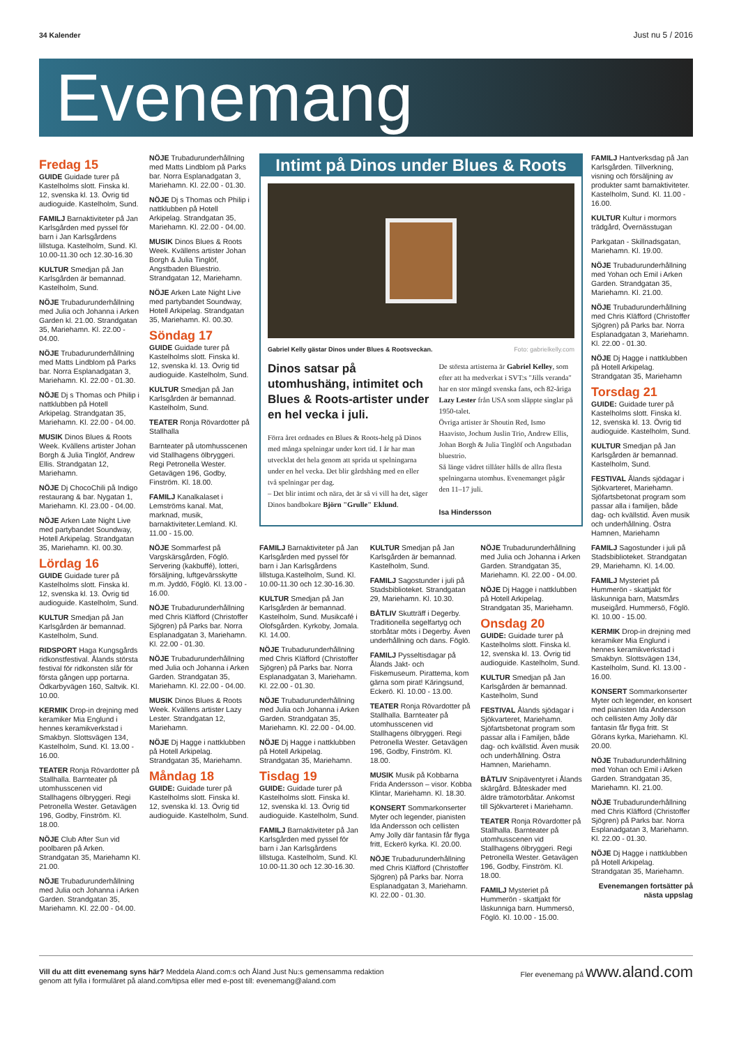34 Kalender Just nu 5 / 2016
Evenemang
Fredag 15
GUIDE Guidade turer på Kastelholms slott. Finska kl. 12, svenska kl. 13. Övrig tid audioguide. Kastelholm, Sund.
FAMILJ Barnaktiviteter på Jan Karlsgården med pyssel för barn i Jan Karlsgårdens lillstuga. Kastelholm, Sund. Kl. 10.00-11.30 och 12.30-16.30
KULTUR Smedjan på Jan Karlsgården är bemannad. Kastelholm, Sund.
NÖJE Trubadurunderhållning med Julia och Johanna i Arken Garden kl. 21.00. Strandgatan 35, Mariehamn. Kl. 22.00 - 04.00.
NÖJE Trubadurunderhållning med Matts Lindblom på Parks bar. Norra Esplanadgatan 3, Mariehamn. Kl. 22.00 - 01.30.
NÖJE Dj s Thomas och Philip i nattklubben på Hotell Arkipelag. Strandgatan 35, Mariehamn. Kl. 22.00 - 04.00.
MUSIK Dinos Blues & Roots Week. Kvällens artister Johan Borgh & Julia Tinglöf, Andrew Ellis. Strandgatan 12, Mariehamn.
NÖJE Dj ChocoChili på Indigo restaurang & bar. Nygatan 1, Mariehamn. Kl. 23.00 - 04.00.
NÖJE Arken Late Night Live med partybandet Soundway, Hotell Arkipelag. Strandgatan 35, Mariehamn. Kl. 00.30.
Lördag 16
GUIDE Guidade turer på Kastelholms slott. Finska kl. 12, svenska kl. 13. Övrig tid audioguide. Kastelholm, Sund.
KULTUR Smedjan på Jan Karlsgården är bemannad. Kastelholm, Sund.
RIDSPORT Haga Kungsgårds ridkonstfestival. Ålands största festival för ridkonsten slår för första gången upp portarna. Ödkarbyvägen 160, Saltvik. Kl. 10.00.
KERMIK Drop-in drejning med keramiker Mia Englund i hennes keramikverkstad i Smakbyn. Slottsvägen 134, Kastelholm, Sund. Kl. 13.00 - 16.00.
TEATER Ronja Rövardotter på Stallhalla. Barnteater på utomhusscenen vid Stallhagens ölbryggeri. Regi Petronella Wester. Getavägen 196, Godby, Finström. Kl. 18.00.
NÖJE Club After Sun vid poolbaren på Arken. Strandgatan 35, Mariehamn Kl. 21.00.
NÖJE Trubadurunderhållning med Julia och Johanna i Arken Garden. Strandgatan 35, Mariehamn. Kl. 22.00 - 04.00.
NÖJE Trubadurunderhållning med Matts Lindblom på Parks bar. Norra Esplanadgatan 3, Mariehamn. Kl. 22.00 - 01.30.
NÖJE Dj s Thomas och Philip i nattklubben på Hotell Arkipelag. Strandgatan 35, Mariehamn. Kl. 22.00 - 04.00.
MUSIK Dinos Blues & Roots Week. Kvällens artister Johan Borgh & Julia Tinglöf, Angstbaden Bluestrio. Strandgatan 12, Mariehamn.
NÖJE Arken Late Night Live med partybandet Soundway, Hotell Arkipelag. Strandgatan 35, Mariehamn. Kl. 00.30.
Söndag 17
GUIDE Guidade turer på Kastelholms slott. Finska kl. 12, svenska kl. 13. Övrig tid audioguide. Kastelholm, Sund.
KULTUR Smedjan på Jan Karlsgården är bemannad. Kastelholm, Sund.
TEATER Ronja Rövardotter på Stallhalla
Barnteater på utomhusscenen vid Stallhagens ölbryggeri. Regi Petronella Wester. Getavägen 196, Godby, Finström. Kl. 18.00.
FAMILJ Kanalkalaset i Lemströms kanal. Mat, marknad, musik, barnaktiviteter.Lemland. Kl. 11.00 - 15.00.
NÖJE Sommarfest på Vargskärsgården, Föglö. Servering (kakbuffé), lotteri, försäljning, luftgevärsskytte m.m. Jyddö, Föglö. Kl. 13.00 - 16.00.
NÖJE Trubadurunderhållning med Chris Kläfford (Christoffer Sjögren) på Parks bar. Norra Esplanadgatan 3, Mariehamn. Kl. 22.00 - 01.30.
NÖJE Trubadurunderhållning med Julia och Johanna i Arken Garden. Strandgatan 35, Mariehamn. Kl. 22.00 - 04.00.
MUSIK Dinos Blues & Roots Week. Kvällens artister Lazy Lester. Strandgatan 12, Mariehamn.
NÖJE Dj Hagge i nattklubben på Hotell Arkipelag. Strandgatan 35, Mariehamn.
Måndag 18
GUIDE: Guidade turer på Kastelholms slott. Finska kl. 12, svenska kl. 13. Övrig tid audioguide. Kastelholm, Sund.
Intimt på Dinos under Blues & Roots
Gabriel Kelly gästar Dinos under Blues & Rootsveckan. Foto: gabrielkelly.com
Dinos satsar på utomhushäng, intimitet och Blues & Roots-artister under en hel vecka i juli.
Förra året ordnades en Blues & Roots-helg på Dinos med många spelningar under kort tid. I år har man utvecklat det hela genom att sprida ut spelningarna under en hel vecka. Det blir gårdshäng med en eller två spelningar per dag.
– Det blir intimt och nära, det är så vi vill ha det, säger Dinos bandbokare Björn "Grulle" Eklund.
De största artisterna är Gabriel Kelley, som efter att ha medverkat i SVT:s "Jills veranda" har en stor mängd svenska fans, och 82-åriga Lazy Lester från USA som släppte singlar på 1950-talet.
Övriga artister är Shoutin Red, Ismo Haavisto, Jochum Juslin Trio, Andrew Ellis, Johan Borgh & Julia Tinglöf och Angstbadan bluestrio.
Så länge vädret tillåter hålls de allra flesta spelningarna utomhus. Evenemanget pågår den 11–17 juli.
Isa Hindersson
FAMILJ Barnaktiviteter på Jan Karlsgården med pyssel för barn i Jan Karlsgårdens lillstuga.Kastelholm, Sund. Kl. 10.00-11.30 och 12.30-16.30.
KULTUR Smedjan på Jan Karlsgården är bemannad. Kastelholm, Sund. Musikcafé i Olofsgården. Kyrkoby, Jomala. Kl. 14.00.
NÖJE Trubadurunderhållning med Chris Kläfford (Christoffer Sjögren) på Parks bar. Norra Esplanadgatan 3, Mariehamn. Kl. 22.00 - 01.30.
NÖJE Trubadurunderhållning med Julia och Johanna i Arken Garden. Strandgatan 35, Mariehamn. Kl. 22.00 - 04.00.
NÖJE Dj Hagge i nattklubben på Hotell Arkipelag. Strandgatan 35, Mariehamn.
Tisdag 19
GUIDE: Guidade turer på Kastelholms slott. Finska kl. 12, svenska kl. 13. Övrig tid audioguide. Kastelholm, Sund.
FAMILJ Barnaktiviteter på Jan Karlsgården med pyssel för barn i Jan Karlsgårdens lillstuga. Kastelholm, Sund. Kl. 10.00-11.30 och 12.30-16.30.
KULTUR Smedjan på Jan Karlsgården är bemannad. Kastelholm, Sund.
FAMILJ Sagostunder i juli på Stadsbiblioteket. Strandgatan 29, Mariehamn. Kl. 10.30.
BÅTLIV Skutträff i Degerby. Traditionella segelfartyg och storbåtar möts i Degerby. Även underhållning och dans. Föglö.
FAMILJ Pysseltisdagar på Ålands Jakt- och Fiskemuseum. Pirattema, kom gärna som pirat! Käringsund, Eckerö. Kl. 10.00 - 13.00.
TEATER Ronja Rövardotter på Stallhalla. Barnteater på utomhusscenen vid Stallhagens ölbryggeri. Regi Petronella Wester. Getavägen 196, Godby, Finström. Kl. 18.00.
MUSIK Musik på Kobbarna Frida Andersson – visor. Kobba Klintar, Mariehamn. Kl. 18.30.
KONSERT Sommarkonserter Myter och legender, pianisten Ida Andersson och cellisten Amy Jolly där fantasin får flyga fritt, Eckerö kyrka. Kl. 20.00.
NÖJE Trubadurunderhållning med Chris Kläfford (Christoffer Sjögren) på Parks bar. Norra Esplanadgatan 3, Mariehamn. Kl. 22.00 - 01.30.
NÖJE Trubadurunderhållning med Julia och Johanna i Arken Garden. Strandgatan 35, Mariehamn. Kl. 22.00 - 04.00.
NÖJE Dj Hagge i nattklubben på Hotell Arkipelag. Strandgatan 35, Mariehamn.
Onsdag 20
GUIDE: Guidade turer på Kastelholms slott. Finska kl. 12, svenska kl. 13. Övrig tid audioguide. Kastelholm, Sund.
KULTUR Smedjan på Jan Karlsgården är bemannad. Kastelholm, Sund
FESTIVAL Ålands sjödagar i Sjökvarteret, Mariehamn. Sjöfartsbetonat program som passar alla i Familjen, både dag- och kvällstid. Även musik och underhållning. Östra Hamnen, Mariehamn.
BÅTLIV Snipäventyret i Ålands skärgård. Båteskader med äldre trämotorbåtar. Ankomst till Sjökvarteret i Mariehamn.
TEATER Ronja Rövardotter på Stallhalla. Barnteater på utomhusscenen vid Stallhagens ölbryggeri. Regi Petronella Wester. Getavägen 196, Godby, Finström. Kl. 18.00.
FAMILJ Mysteriet på Hummerön - skattjakt för läskunniga barn. Hummersö, Föglö. Kl. 10.00 - 15.00.
FAMILJ Hantverksdag på Jan Karlsgården. Tillverkning, visning och försäljning av produkter samt barnaktiviteter. Kastelholm, Sund. Kl. 11.00 - 16.00.
KULTUR Kultur i mormors trädgård, Övernässtugan
Parkgatan - Skillnadsgatan, Mariehamn. Kl. 19.00.
NÖJE Trubadurunderhållning med Yohan och Emil i Arken Garden. Strandgatan 35, Mariehamn. Kl. 21.00.
NÖJE Trubadurunderhållning med Chris Kläfford (Christoffer Sjögren) på Parks bar. Norra Esplanadgatan 3, Mariehamn. Kl. 22.00 - 01.30.
NÖJE Dj Hagge i nattklubben på Hotell Arkipelag. Strandgatan 35, Mariehamn
Torsdag 21
GUIDE: Guidade turer på Kastelholms slott. Finska kl. 12, svenska kl. 13. Övrig tid audioguide. Kastelholm, Sund.
KULTUR Smedjan på Jan Karlsgården är bemannad. Kastelholm, Sund.
FESTIVAL Ålands sjödagar i Sjökvarteret, Mariehamn. Sjöfartsbetonat program som passar alla i familjen, både dag- och kvällstid. Även musik och underhållning. Östra Hamnen, Mariehamn
FAMILJ Sagostunder i juli på Stadsbiblioteket. Strandgatan 29, Mariehamn. Kl. 14.00.
FAMILJ Mysteriet på Hummerön - skattjakt för läskunniga barn, Matsmårs museigård. Hummersö, Föglö. Kl. 10.00 - 15.00.
KERMIK Drop-in drejning med keramiker Mia Englund i hennes keramikverkstad i Smakbyn. Slottsvägen 134, Kastelholm, Sund. Kl. 13.00 - 16.00.
KONSERT Sommarkonserter Myter och legender, en konsert med pianisten Ida Andersson och cellisten Amy Jolly där fantasin får flyga fritt. St Görans kyrka, Mariehamn. Kl. 20.00.
NÖJE Trubadurunderhållning med Yohan och Emil i Arken Garden. Strandgatan 35, Mariehamn. Kl. 21.00.
NÖJE Trubadurunderhållning med Chris Kläfford (Christoffer Sjögren) på Parks bar. Norra Esplanadgatan 3, Mariehamn. Kl. 22.00 - 01.30.
NÖJE Dj Hagge i nattklubben på Hotell Arkipelag. Strandgatan 35, Mariehamn.
Evenemangen fortsätter på nästa uppslag
Vill du att ditt evenemang syns här? Meddela Aland.com:s och Åland Just Nu:s gemensamma redaktion
genom att fylla i formuläret på aland.com/tipsa eller med e-post till: evenemang@aland.com
Fler evenemang på www.aland.com